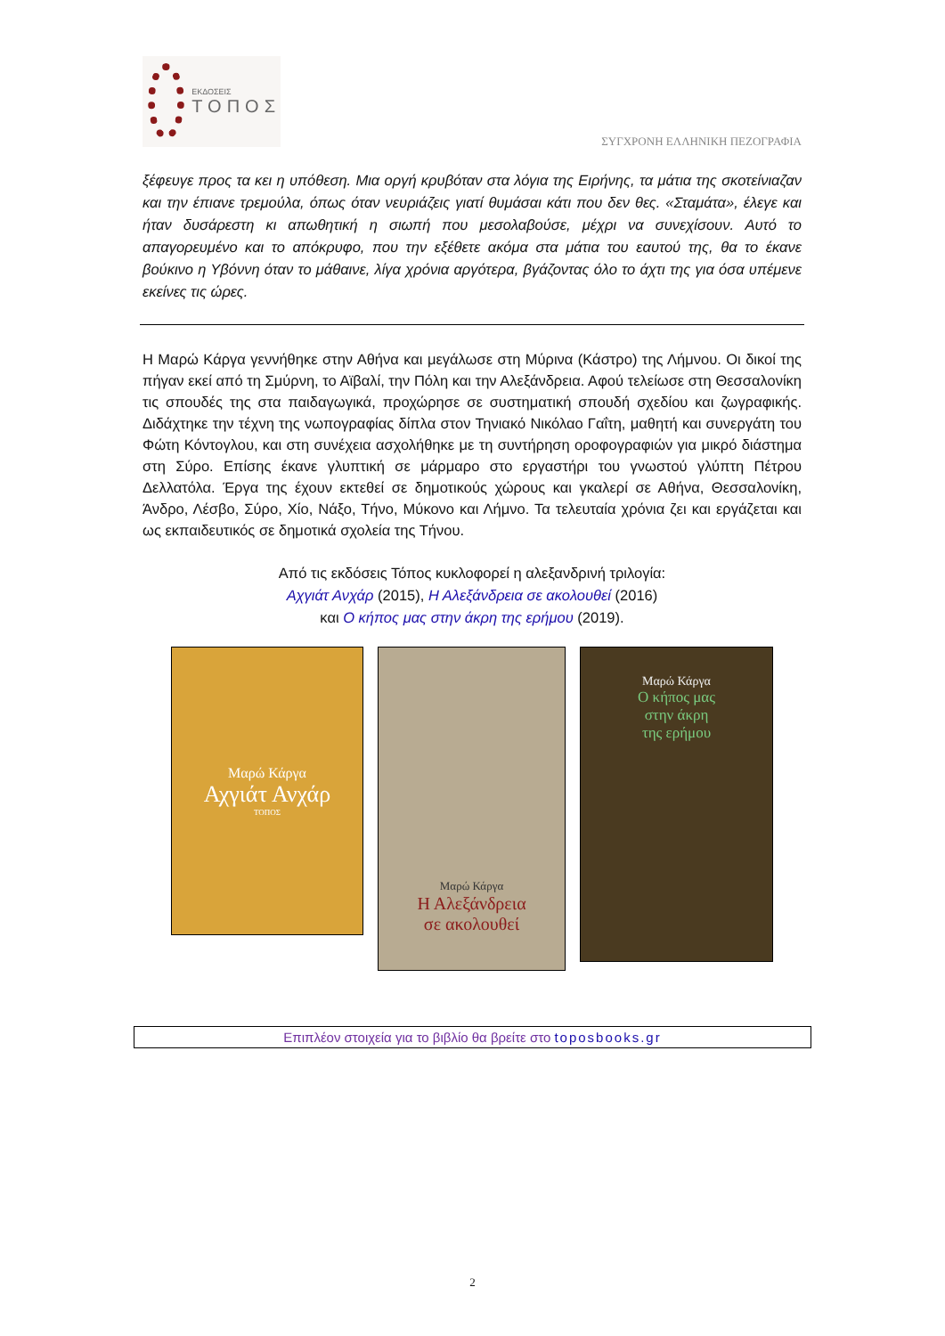ΕΚΔΟΣΕΙΣ
ΤΟΠΟΣ
ΣΥΓΧΡΟΝΗ ΕΛΛΗΝΙΚΗ ΠΕΖΟΓΡΑΦΙΑ
ξέφευγε προς τα κει η υπόθεση. Μια οργή κρυβόταν στα λόγια της Ειρήνης, τα μάτια της σκοτείνιαζαν και την έπιανε τρεμούλα, όπως όταν νευριάζεις γιατί θυμάσαι κάτι που δεν θες. «Σταμάτα», έλεγε και ήταν δυσάρεστη κι απωθητική η σιωπή που μεσολαβούσε, μέχρι να συνεχίσουν. Αυτό το απαγορευμένο και το απόκρυφο, που την εξέθετε ακόμα στα μάτια του εαυτού της, θα το έκανε βούκινο η Υβόννη όταν το μάθαινε, λίγα χρόνια αργότερα, βγάζοντας όλο το άχτι της για όσα υπέμενε εκείνες τις ώρες.
Η Μαρώ Κάργα γεννήθηκε στην Αθήνα και μεγάλωσε στη Μύρινα (Κάστρο) της Λήμνου. Οι δικοί της πήγαν εκεί από τη Σμύρνη, το Αϊβαλί, την Πόλη και την Αλεξάνδρεια. Αφού τελείωσε στη Θεσσαλονίκη τις σπουδές της στα παιδαγωγικά, προχώρησε σε συστηματική σπουδή σχεδίου και ζωγραφικής. Διδάχτηκε την τέχνη της νωπογραφίας δίπλα στον Τηνιακό Νικόλαο Γαΐτη, μαθητή και συνεργάτη του Φώτη Κόντογλου, και στη συνέχεια ασχολήθηκε με τη συντήρηση οροφογραφιών για μικρό διάστημα στη Σύρο. Επίσης έκανε γλυπτική σε μάρμαρο στο εργαστήρι του γνωστού γλύπτη Πέτρου Δελλατόλα. Έργα της έχουν εκτεθεί σε δημοτικούς χώρους και γκαλερί σε Αθήνα, Θεσσαλονίκη, Άνδρο, Λέσβο, Σύρο, Χίο, Νάξο, Τήνο, Μύκονο και Λήμνο. Τα τελευταία χρόνια ζει και εργάζεται και ως εκπαιδευτικός σε δημοτικά σχολεία της Τήνου.
Από τις εκδόσεις Τόπος κυκλοφορεί η αλεξανδρινή τριλογία:
Αχγιάτ Ανχάρ (2015), Η Αλεξάνδρεια σε ακολουθεί (2016)
και Ο κήπος μας στην άκρη της ερήμου (2019).
Μαρώ Κάργα
Αχγιάτ Ανχάρ
ΤΟΠΟΣ
Μαρώ Κάργα
Η Αλεξάνδρεια
σε ακολουθεί
Μαρώ Κάργα
Ο κήπος μας
στην άκρη
της ερήμου
Επιπλέον στοιχεία για το βιβλίο θα βρείτε στο toposbooks.gr
2